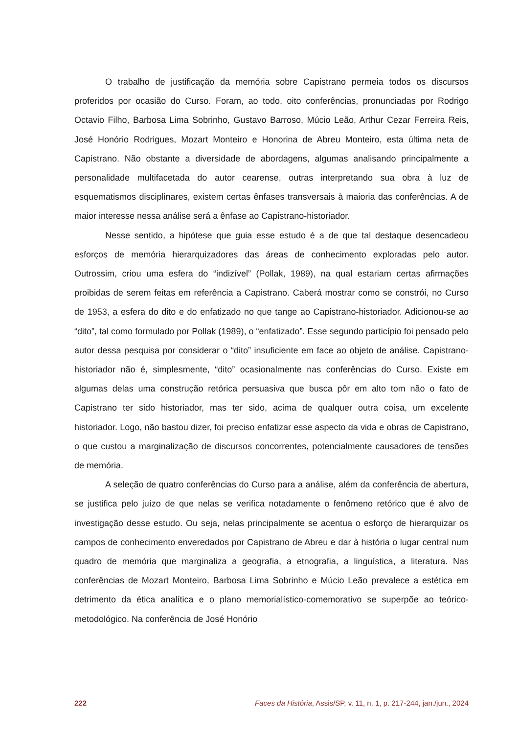O trabalho de justificação da memória sobre Capistrano permeia todos os discursos proferidos por ocasião do Curso. Foram, ao todo, oito conferências, pronunciadas por Rodrigo Octavio Filho, Barbosa Lima Sobrinho, Gustavo Barroso, Múcio Leão, Arthur Cezar Ferreira Reis, José Honório Rodrigues, Mozart Monteiro e Honorina de Abreu Monteiro, esta última neta de Capistrano. Não obstante a diversidade de abordagens, algumas analisando principalmente a personalidade multifacetada do autor cearense, outras interpretando sua obra à luz de esquematismos disciplinares, existem certas ênfases transversais à maioria das conferências. A de maior interesse nessa análise será a ênfase ao Capistrano-historiador.
Nesse sentido, a hipótese que guia esse estudo é a de que tal destaque desencadeou esforços de memória hierarquizadores das áreas de conhecimento exploradas pelo autor. Outrossim, criou uma esfera do “indizível” (Pollak, 1989), na qual estariam certas afirmações proibidas de serem feitas em referência a Capistrano. Caberá mostrar como se constrói, no Curso de 1953, a esfera do dito e do enfatizado no que tange ao Capistrano-historiador. Adicionou-se ao “dito”, tal como formulado por Pollak (1989), o “enfatizado”. Esse segundo particípio foi pensado pelo autor dessa pesquisa por considerar o “dito” insuficiente em face ao objeto de análise. Capistrano-historiador não é, simplesmente, “dito” ocasionalmente nas conferências do Curso. Existe em algumas delas uma construção retórica persuasiva que busca pôr em alto tom não o fato de Capistrano ter sido historiador, mas ter sido, acima de qualquer outra coisa, um excelente historiador. Logo, não bastou dizer, foi preciso enfatizar esse aspecto da vida e obras de Capistrano, o que custou a marginalização de discursos concorrentes, potencialmente causadores de tensões de memória.
A seleção de quatro conferências do Curso para a análise, além da conferência de abertura, se justifica pelo juízo de que nelas se verifica notadamente o fenômeno retórico que é alvo de investigação desse estudo. Ou seja, nelas principalmente se acentua o esforço de hierarquizar os campos de conhecimento enveredados por Capistrano de Abreu e dar à história o lugar central num quadro de memória que marginaliza a geografia, a etnografia, a linguística, a literatura. Nas conferências de Mozart Monteiro, Barbosa Lima Sobrinho e Múcio Leão prevalece a estética em detrimento da ética analítica e o plano memorialístico-comemorativo se superpõe ao teórico-metodológico. Na conferência de José Honório
222 Faces da História, Assis/SP, v. 11, n. 1, p. 217-244, jan./jun., 2024